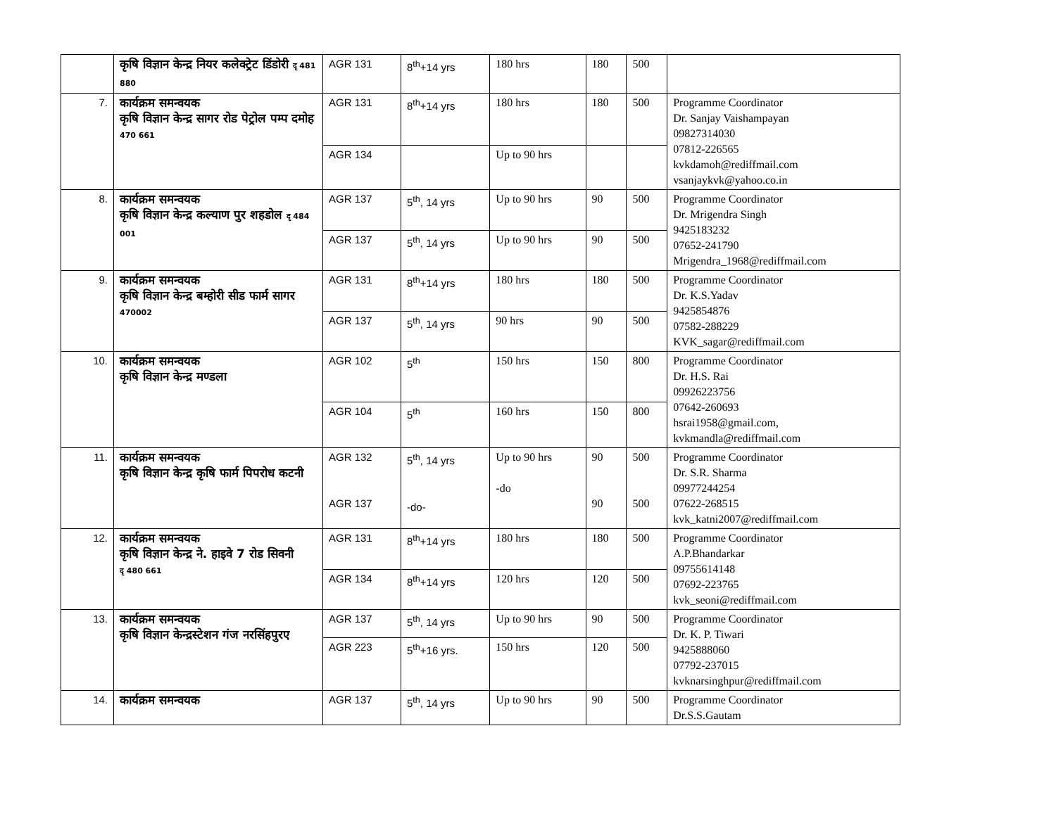| | कृषि विज्ञान केन्द्र नियर कलेक्ट्रेट डिंडोरी दृ 481 880 | AGR 131 | 8<sup>th</sup>+14 yrs | 180 hrs | 180 | 500 | |
| 7. | कार्यक्रम समन्वयक कृषि विज्ञान केन्द्र सागर रोड पेट्रोल पम्प दमोह 470 661 | AGR 131 | 8<sup>th</sup>+14 yrs | 180 hrs | 180 | 500 | Programme Coordinator Dr. Sanjay Vaishampayan 09827314030 07812-226565 kvkdamoh@rediffmail.com vsanjaykvk@yahoo.co.in |
| | | AGR 134 | | Up to 90 hrs | | | |
| 8. | कार्यक्रम समन्वयक कृषि विज्ञान केन्द्र कल्याण पुर शहडोल दृ 484 001 | AGR 137 | 5<sup>th</sup>, 14 yrs | Up to 90 hrs | 90 | 500 | Programme Coordinator Dr. Mrigendra Singh 9425183232 07652-241790 Mrigendra_1968@rediffmail.com |
| | | AGR 137 | 5<sup>th</sup>, 14 yrs | Up to 90 hrs | 90 | 500 | |
| 9. | कार्यक्रम समन्वयक कृषि विज्ञान केन्द्र बम्होरी सीड फार्म सागर 470002 | AGR 131 | 8<sup>th</sup>+14 yrs | 180 hrs | 180 | 500 | Programme Coordinator Dr. K.S.Yadav 9425854876 07582-288229 KVK_sagar@rediffmail.com |
| | | AGR 137 | 5<sup>th</sup>, 14 yrs | 90 hrs | 90 | 500 | |
| 10. | कार्यक्रम समन्वयक कृषि विज्ञान केन्द्र मण्डला | AGR 102 | 5<sup>th</sup> | 150 hrs | 150 | 800 | Programme Coordinator Dr. H.S. Rai 09926223756 07642-260693 hsrai1958@gmail.com, kvkmandla@rediffmail.com |
| | | AGR 104 | 5<sup>th</sup> | 160 hrs | 150 | 800 | |
| 11. | कार्यक्रम समन्वयक कृषि विज्ञान केन्द्र कृषि फार्म पिपरोध कटनी | AGR 132 AGR 137 | 5<sup>th</sup>, 14 yrs -do- | Up to 90 hrs -do | 90 90 | 500 500 | Programme Coordinator Dr. S.R. Sharma 09977244254 07622-268515 kvk_katni2007@rediffmail.com |
| 12. | कार्यक्रम समन्वयक कृषि विज्ञान केन्द्र ने. हाइवे 7 रोड सिवनी दृ 480 661 | AGR 131 | 8<sup>th</sup>+14 yrs | 180 hrs | 180 | 500 | Programme Coordinator A.P.Bhandarkar 09755614148 07692-223765 kvk_seoni@rediffmail.com |
| | | AGR 134 | 8<sup>th</sup>+14 yrs | 120 hrs | 120 | 500 | |
| 13. | कार्यक्रम समन्वयक कृषि विज्ञान केन्द्रस्टेशन गंज नरसिंहपुरए | AGR 137 | 5<sup>th</sup>, 14 yrs | Up to 90 hrs | 90 | 500 | Programme Coordinator Dr. K. P. Tiwari 9425888060 07792-237015 kvknarsinghpur@rediffmail.com |
| | | AGR 223 | 5<sup>th</sup>+16 yrs. | 150 hrs | 120 | 500 | |
| 14. | कार्यक्रम समन्वयक | AGR 137 | 5<sup>th</sup>, 14 yrs | Up to 90 hrs | 90 | 500 | Programme Coordinator Dr.S.S.Gautam |